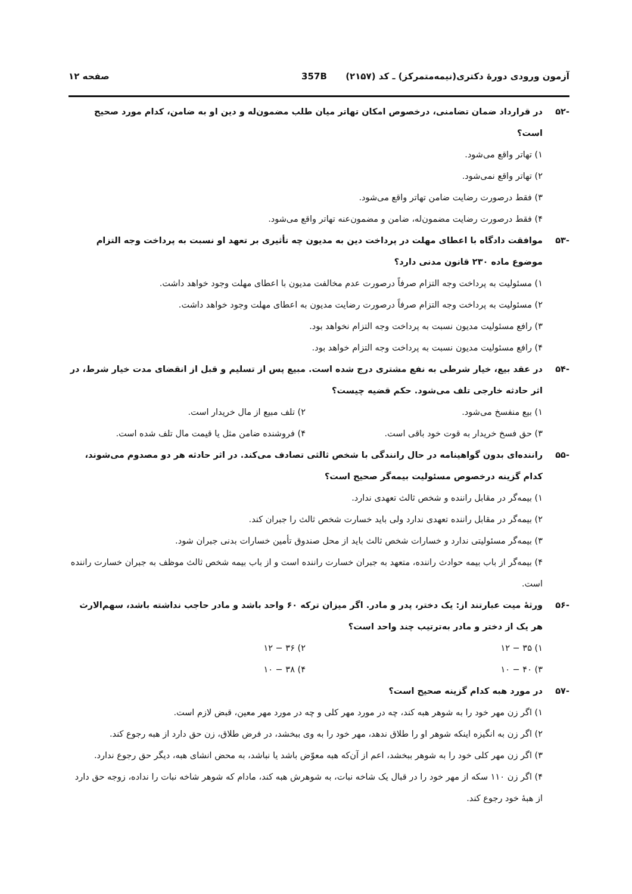آزمون ورودی دورهٔ دکتری(نیمه‌متمرکز) ـ کد (۲۱۵۷) 357B صفحه ۱۲
-۵۲ در قرارداد ضمان تضامنی، درخصوص امکان تهاتر میان طلب مضمون‌له و دین او به ضامن، کدام مورد صحیح است؟
۱) تهاتر واقع می‌شود.
۲) تهاتر واقع نمی‌شود.
۳) فقط درصورت رضایت ضامن تهاتر واقع می‌شود.
۴) فقط درصورت رضایت مضمون‌له، ضامن و مضمون‌عنه تهاتر واقع می‌شود.
-۵۳ موافقت دادگاه با اعطای مهلت در پرداخت دین به مدیون چه تأثیری بر تعهد او نسبت به پرداخت وجه التزام موضوع ماده ۲۳۰ قانون مدنی دارد؟
۱) مسئولیت به پرداخت وجه التزام صرفاً درصورت عدم مخالفت مدیون با اعطای مهلت وجود خواهد داشت.
۲) مسئولیت به پرداخت وجه التزام صرفاً درصورت رضایت مدیون به اعطای مهلت وجود خواهد داشت.
۳) رافع مسئولیت مدیون نسبت به پرداخت وجه التزام نخواهد بود.
۴) رافع مسئولیت مدیون نسبت به پرداخت وجه التزام خواهد بود.
-۵۴ در عقد بیع، خیار شرطی به نفع مشتری درج شده است. مبیع پس از تسلیم و قبل از انقضای مدت خیار شرط، در اثر حادثه خارجی تلف می‌شود. حکم قضیه چیست؟
۱) بیع منفسخ می‌شود. ۲) تلف مبیع از مال خریدار است.
۳) حق فسخ خریدار به قوت خود باقی است.
۴) فروشنده ضامن مثل یا قیمت مال تلف شده است.
-۵۵ راننده‌ای بدون گواهینامه در حال رانندگی با شخص ثالثی تصادف می‌کند. در اثر حادثه هر دو مصدوم می‌شوند، کدام گزینه درخصوص مسئولیت بیمه‌گر صحیح است؟
۱) بیمه‌گر در مقابل راننده و شخص ثالث تعهدی ندارد.
۲) بیمه‌گر در مقابل راننده تعهدی ندارد ولی باید خسارت شخص ثالث را جبران کند.
۳) بیمه‌گر مسئولیتی ندارد و خسارات شخص ثالث باید از محل صندوق تأمین خسارات بدنی جبران شود.
۴) بیمه‌گر از باب بیمه حوادث راننده، متعهد به جبران خسارت راننده است و از باب بیمه شخص ثالث موظف به جبران خسارت راننده است.
-۵۶ ورثهٔ میت عبارتند از: یک دختر، پدر و مادر. اگر میزان ترکه ۶۰ واحد باشد و مادر حاجب نداشته باشد، سهم‌الارث هر یک از دختر و مادر به‌ترتیب چند واحد است؟
۱) ۳۵ − ۱۲ ۲) ۳۶ − ۱۲
۳) ۴۰ − ۱۰ ۴) ۳۸ − ۱۰
-۵۷ در مورد هبه کدام گزینه صحیح است؟
۱) اگر زن مهر خود را به شوهر هبه کند، چه در مورد مهر کلی و چه در مورد مهر معین، قبض لازم است.
۲) اگر زن به انگیزه اینکه شوهر او را طلاق ندهد، مهر خود را به وی ببخشد، در فرض طلاق، زن حق دارد از هبه رجوع کند.
۳) اگر زن مهر کلی خود را به شوهر ببخشد، اعم از آن‌که هبه معوّض باشد یا نباشد، به محض انشای هبه، دیگر حق رجوع ندارد.
۴) اگر زن ۱۱۰ سکه از مهر خود را در قبال یک شاخه نبات، به شوهرش هبه کند، مادام که شوهر شاخه نبات را نداده، زوجه حق دارد از هبهٔ خود رجوع کند.